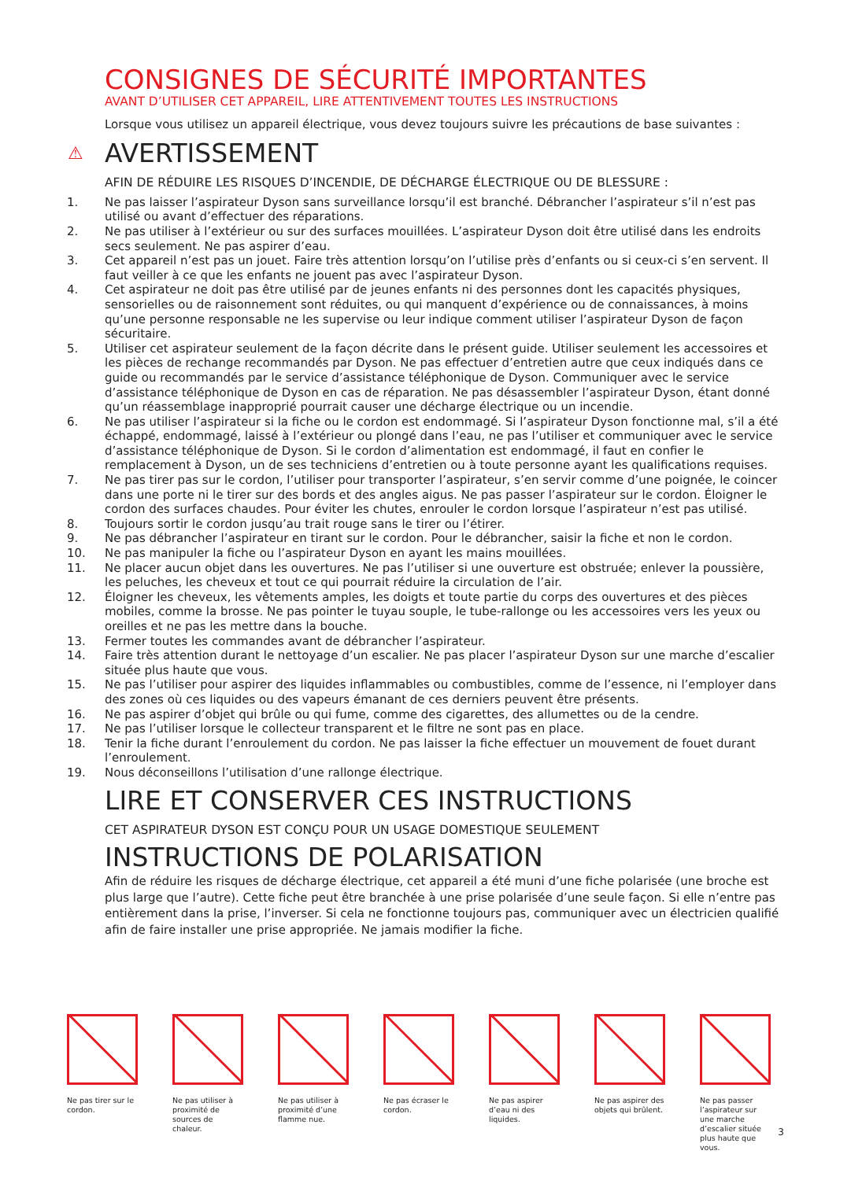CONSIGNES DE SÉCURITÉ IMPORTANTES
AVANT D’UTILISER CET APPAREIL, LIRE ATTENTIVEMENT TOUTES LES INSTRUCTIONS
Lorsque vous utilisez un appareil électrique, vous devez toujours suivre les précautions de base suivantes :
⚠
AVERTISSEMENT
AFIN DE RÉDUIRE LES RISQUES D’INCENDIE, DE DÉCHARGE ÉLECTRIQUE OU DE BLESSURE :
1. Ne pas laisser l’aspirateur Dyson sans surveillance lorsqu’il est branché. Débrancher l’aspirateur s’il n’est pas utilisé ou avant d’effectuer des réparations.
2. Ne pas utiliser à l’extérieur ou sur des surfaces mouillées. L’aspirateur Dyson doit être utilisé dans les endroits secs seulement. Ne pas aspirer d’eau.
3. Cet appareil n’est pas un jouet. Faire très attention lorsqu’on l’utilise près d’enfants ou si ceux-ci s’en servent. Il faut veiller à ce que les enfants ne jouent pas avec l’aspirateur Dyson.
4. Cet aspirateur ne doit pas être utilisé par de jeunes enfants ni des personnes dont les capacités physiques, sensorielles ou de raisonnement sont réduites, ou qui manquent d’expérience ou de connaissances, à moins qu’une personne responsable ne les supervise ou leur indique comment utiliser l’aspirateur Dyson de façon sécuritaire.
5. Utiliser cet aspirateur seulement de la façon décrite dans le présent guide. Utiliser seulement les accessoires et les pièces de rechange recommandés par Dyson. Ne pas effectuer d’entretien autre que ceux indiqués dans ce guide ou recommandés par le service d’assistance téléphonique de Dyson. Communiquer avec le service d’assistance téléphonique de Dyson en cas de réparation. Ne pas désassembler l’aspirateur Dyson, étant donné qu’un réassemblage inapproprié pourrait causer une décharge électrique ou un incendie.
6. Ne pas utiliser l’aspirateur si la fiche ou le cordon est endommagé. Si l’aspirateur Dyson fonctionne mal, s’il a été échappé, endommagé, laissé à l’extérieur ou plongé dans l’eau, ne pas l’utiliser et communiquer avec le service d’assistance téléphonique de Dyson. Si le cordon d’alimentation est endommagé, il faut en confier le remplacement à Dyson, un de ses techniciens d’entretien ou à toute personne ayant les qualifications requises.
7. Ne pas tirer pas sur le cordon, l’utiliser pour transporter l’aspirateur, s’en servir comme d’une poignée, le coincer dans une porte ni le tirer sur des bords et des angles aigus. Ne pas passer l’aspirateur sur le cordon. Éloigner le cordon des surfaces chaudes. Pour éviter les chutes, enrouler le cordon lorsque l’aspirateur n’est pas utilisé.
8. Toujours sortir le cordon jusqu’au trait rouge sans le tirer ou l’étirer.
9. Ne pas débrancher l’aspirateur en tirant sur le cordon. Pour le débrancher, saisir la fiche et non le cordon.
10. Ne pas manipuler la fiche ou l’aspirateur Dyson en ayant les mains mouillées.
11. Ne placer aucun objet dans les ouvertures. Ne pas l’utiliser si une ouverture est obstruée; enlever la poussière, les peluches, les cheveux et tout ce qui pourrait réduire la circulation de l’air.
12. Éloigner les cheveux, les vêtements amples, les doigts et toute partie du corps des ouvertures et des pièces mobiles, comme la brosse. Ne pas pointer le tuyau souple, le tube-rallonge ou les accessoires vers les yeux ou oreilles et ne pas les mettre dans la bouche.
13. Fermer toutes les commandes avant de débrancher l’aspirateur.
14. Faire très attention durant le nettoyage d’un escalier. Ne pas placer l’aspirateur Dyson sur une marche d’escalier située plus haute que vous.
15. Ne pas l’utiliser pour aspirer des liquides inflammables ou combustibles, comme de l’essence, ni l’employer dans des zones où ces liquides ou des vapeurs émanant de ces derniers peuvent être présents.
16. Ne pas aspirer d’objet qui brûle ou qui fume, comme des cigarettes, des allumettes ou de la cendre.
17. Ne pas l’utiliser lorsque le collecteur transparent et le filtre ne sont pas en place.
18. Tenir la fiche durant l’enroulement du cordon. Ne pas laisser la fiche effectuer un mouvement de fouet durant l’enroulement.
19. Nous déconseillons l’utilisation d’une rallonge électrique.
LIRE ET CONSERVER CES INSTRUCTIONS
CET ASPIRATEUR DYSON EST CONÇU POUR UN USAGE DOMESTIQUE SEULEMENT
INSTRUCTIONS DE POLARISATION
Afin de réduire les risques de décharge électrique, cet appareil a été muni d’une fiche polarisée (une broche est plus large que l’autre). Cette fiche peut être branchée à une prise polarisée d’une seule façon. Si elle n’entre pas entièrement dans la prise, l’inverser. Si cela ne fonctionne toujours pas, communiquer avec un électricien qualifié afin de faire installer une prise appropriée. Ne jamais modifier la fiche.
Ne pas tirer sur le cordon.
Ne pas utiliser à proximité de sources de chaleur.
Ne pas utiliser à proximité d’une flamme nue.
Ne pas écraser le cordon.
Ne pas aspirer d’eau ni des liquides.
Ne pas aspirer des objets qui brûlent.
Ne pas passer l’aspirateur sur une marche d’escalier située plus haute que vous.
3